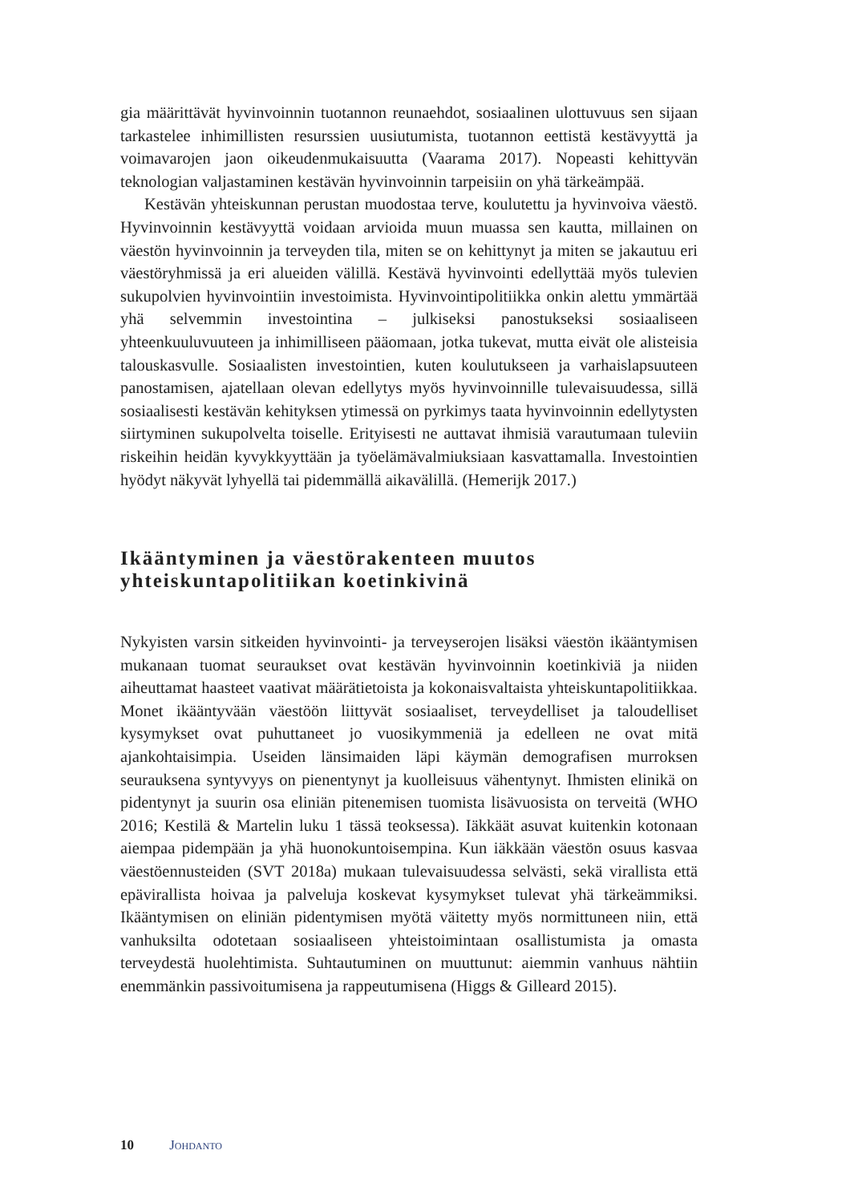gia määrittävät hyvinvoinnin tuotannon reunaehdot, sosiaalinen ulottuvuus sen sijaan tarkastelee inhimillisten resurssien uusiutumista, tuotannon eettistä kestävyyttä ja voimavarojen jaon oikeudenmukaisuutta (Vaarama 2017). Nopeasti kehittyvän teknologian valjastaminen kestävän hyvinvoinnin tarpeisiin on yhä tärkeämpää.
Kestävän yhteiskunnan perustan muodostaa terve, koulutettu ja hyvinvoiva väestö. Hyvinvoinnin kestävyyttä voidaan arvioida muun muassa sen kautta, millainen on väestön hyvinvoinnin ja terveyden tila, miten se on kehittynyt ja miten se jakautuu eri väestöryhmissä ja eri alueiden välillä. Kestävä hyvinvointi edellyttää myös tulevien sukupolvien hyvinvointiin investoimista. Hyvinvointipolitiikka onkin alettu ymmärtää yhä selvemmin investointina – julkiseksi panostukseksi sosiaaliseen yhteenkuuluvuuteen ja inhimilliseen pääomaan, jotka tukevat, mutta eivät ole alisteisia talouskasvulle. Sosiaalisten investointien, kuten koulutukseen ja varhaislapsuuteen panostamisen, ajatellaan olevan edellytys myös hyvinvoinnille tulevaisuudessa, sillä sosiaalisesti kestävän kehityksen ytimessä on pyrkimys taata hyvinvoinnin edellytysten siirtyminen sukupolvelta toiselle. Erityisesti ne auttavat ihmisiä varautumaan tuleviin riskeihin heidän kyvykkyyttään ja työelämävalmiuksiaan kasvattamalla. Investointien hyödyt näkyvät lyhyellä tai pidemmällä aikavälillä. (Hemerijk 2017.)
Ikääntyminen ja väestörakenteen muutos yhteiskuntapolitiikan koetinkivinä
Nykyisten varsin sitkeiden hyvinvointi- ja terveyserojen lisäksi väestön ikääntymisen mukanaan tuomat seuraukset ovat kestävän hyvinvoinnin koetinkiviä ja niiden aiheuttamat haasteet vaativat määrätietoista ja kokonaisvaltaista yhteiskuntapolitiikkaa. Monet ikääntyvään väestöön liittyvät sosiaaliset, terveydelliset ja taloudelliset kysymykset ovat puhuttaneet jo vuosikymmeniä ja edelleen ne ovat mitä ajankohtaisimpia. Useiden länsimaiden läpi käymän demografisen murroksen seurauksena syntyvyys on pienentynyt ja kuolleisuus vähentynyt. Ihmisten elinikä on pidentynyt ja suurin osa eliniän pitenemisen tuomista lisävuosista on terveitä (WHO 2016; Kestilä & Martelin luku 1 tässä teoksessa). Iäkkäät asuvat kuitenkin kotonaan aiempaa pidempään ja yhä huonokuntoisempina. Kun iäkkään väestön osuus kasvaa väestöennusteiden (SVT 2018a) mukaan tulevaisuudessa selvästi, sekä virallista että epävirallista hoivaa ja palveluja koskevat kysymykset tulevat yhä tärkeämmiksi. Ikääntymisen on eliniän pidentymisen myötä väitetty myös normittuneen niin, että vanhuksilta odotetaan sosiaaliseen yhteistoimintaan osallistumista ja omasta terveydestä huolehtimista. Suhtautuminen on muuttunut: aiemmin vanhuus nähtiin enemmänkin passivoitumisena ja rappeutumisena (Higgs & Gilleard 2015).
10 Johdanto